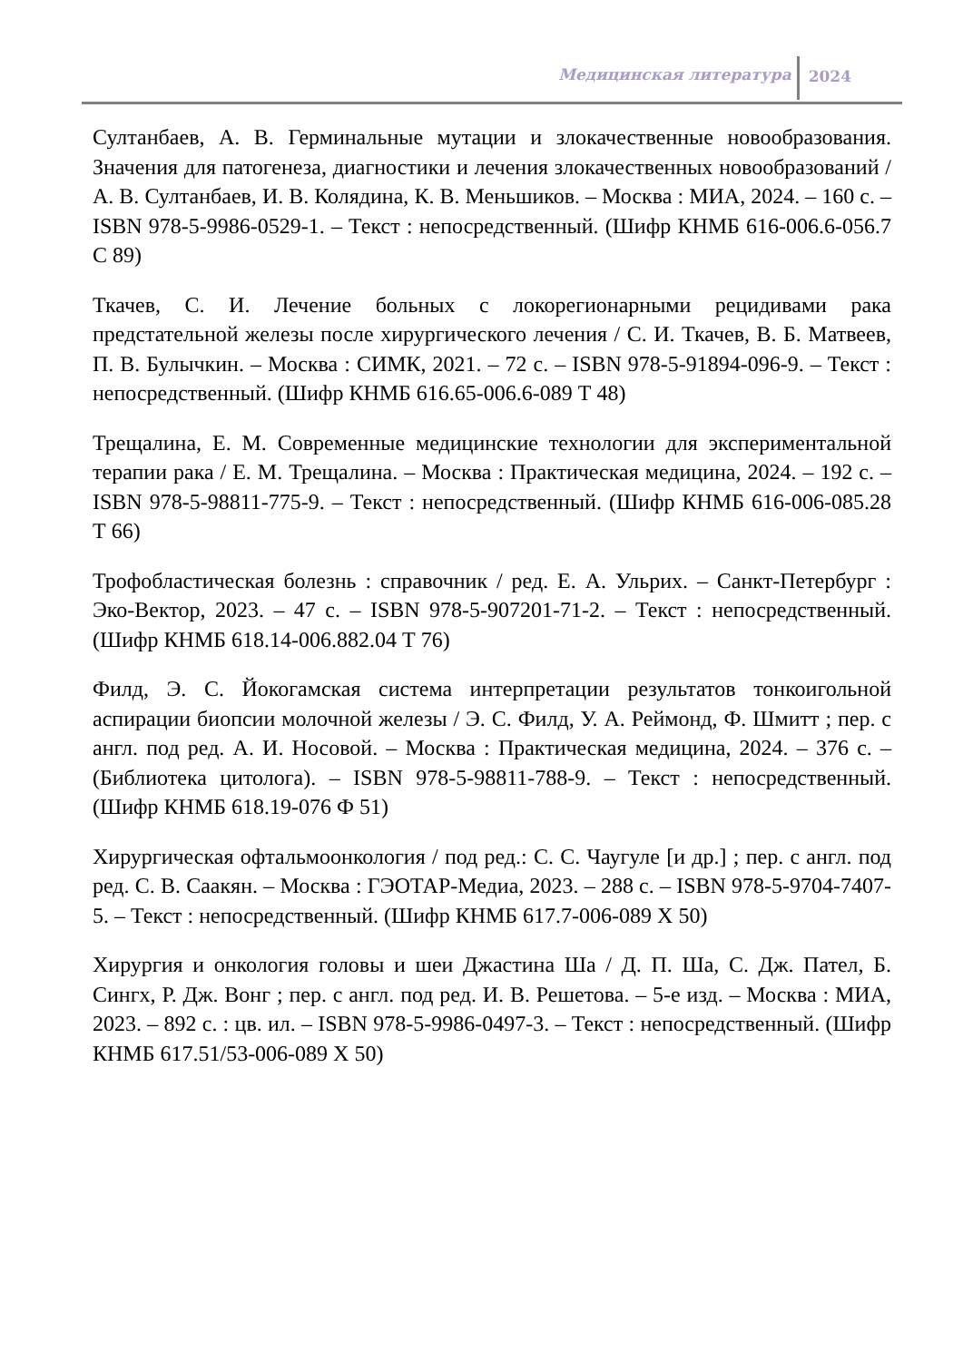Медицинская литература 2024
Султанбаев, А. В. Герминальные мутации и злокачественные новообразования. Значения для патогенеза, диагностики и лечения злокачественных новообразований / А. В. Султанбаев, И. В. Колядина, К. В. Меньшиков. – Москва : МИА, 2024. – 160 с. – ISBN 978-5-9986-0529-1. – Текст : непосредственный. (Шифр КНМБ 616-006.6-056.7 С 89)
Ткачев, С. И. Лечение больных с локорегионарными рецидивами рака предстательной железы после хирургического лечения / С. И. Ткачев, В. Б. Матвеев, П. В. Булычкин. – Москва : СИМК, 2021. – 72 с. – ISBN 978-5-91894-096-9. – Текст : непосредственный. (Шифр КНМБ 616.65-006.6-089 Т 48)
Трещалина, Е. М. Современные медицинские технологии для экспериментальной терапии рака / Е. М. Трещалина. – Москва : Практическая медицина, 2024. – 192 с. – ISBN 978-5-98811-775-9. – Текст : непосредственный. (Шифр КНМБ 616-006-085.28 Т 66)
Трофобластическая болезнь : справочник / ред. Е. А. Ульрих. – Санкт-Петербург : Эко-Вектор, 2023. – 47 с. – ISBN 978-5-907201-71-2. – Текст : непосредственный. (Шифр КНМБ 618.14-006.882.04 Т 76)
Филд, Э. С. Йокогамская система интерпретации результатов тонкоигольной аспирации биопсии молочной железы / Э. С. Филд, У. А. Реймонд, Ф. Шмитт ; пер. с англ. под ред. А. И. Носовой. – Москва : Практическая медицина, 2024. – 376 с. – (Библиотека цитолога). – ISBN 978-5-98811-788-9. – Текст : непосредственный. (Шифр КНМБ 618.19-076 Ф 51)
Хирургическая офтальмоонкология / под ред.: С. С. Чаугуле [и др.] ; пер. с англ. под ред. С. В. Саакян. – Москва : ГЭОТАР-Медиа, 2023. – 288 с. – ISBN 978-5-9704-7407-5. – Текст : непосредственный. (Шифр КНМБ 617.7-006-089 Х 50)
Хирургия и онкология головы и шеи Джастина Ша / Д. П. Ша, С. Дж. Пател, Б. Сингх, Р. Дж. Вонг ; пер. с англ. под ред. И. В. Решетова. – 5-е изд. – Москва : МИА, 2023. – 892 с. : цв. ил. – ISBN 978-5-9986-0497-3. – Текст : непосредственный. (Шифр КНМБ 617.51/53-006-089 Х 50)